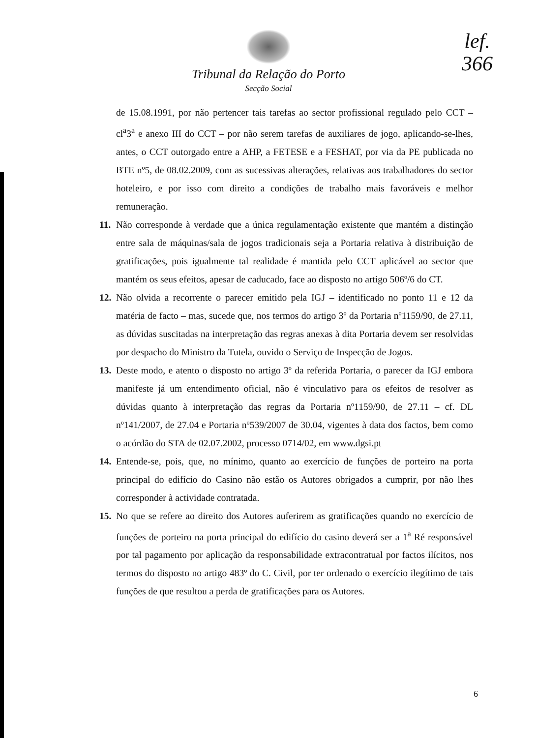lef.
366
Tribunal da Relação do Porto
Secção Social
de 15.08.1991, por não pertencer tais tarefas ao sector profissional regulado pelo CCT – cl<sup>a</sup>3<sup>a</sup> e anexo III do CCT – por não serem tarefas de auxiliares de jogo, aplicando-se-lhes, antes, o CCT outorgado entre a AHP, a FETESE e a FESHAT, por via da PE publicada no BTE nº5, de 08.02.2009, com as sucessivas alterações, relativas aos trabalhadores do sector hoteleiro, e por isso com direito a condições de trabalho mais favoráveis e melhor remuneração.
11. Não corresponde à verdade que a única regulamentação existente que mantém a distinção entre sala de máquinas/sala de jogos tradicionais seja a Portaria relativa à distribuição de gratificações, pois igualmente tal realidade é mantida pelo CCT aplicável ao sector que mantém os seus efeitos, apesar de caducado, face ao disposto no artigo 506º/6 do CT.
12. Não olvida a recorrente o parecer emitido pela IGJ – identificado no ponto 11 e 12 da matéria de facto – mas, sucede que, nos termos do artigo 3º da Portaria nº1159/90, de 27.11, as dúvidas suscitadas na interpretação das regras anexas à dita Portaria devem ser resolvidas por despacho do Ministro da Tutela, ouvido o Serviço de Inspecção de Jogos.
13. Deste modo, e atento o disposto no artigo 3º da referida Portaria, o parecer da IGJ embora manifeste já um entendimento oficial, não é vinculativo para os efeitos de resolver as dúvidas quanto à interpretação das regras da Portaria nº1159/90, de 27.11 – cf. DL nº141/2007, de 27.04 e Portaria nº539/2007 de 30.04, vigentes à data dos factos, bem como o acórdão do STA de 02.07.2002, processo 0714/02, em www.dgsi.pt
14. Entende-se, pois, que, no mínimo, quanto ao exercício de funções de porteiro na porta principal do edifício do Casino não estão os Autores obrigados a cumprir, por não lhes corresponder à actividade contratada.
15. No que se refere ao direito dos Autores auferirem as gratificações quando no exercício de funções de porteiro na porta principal do edifício do casino deverá ser a 1<sup>a</sup> Ré responsável por tal pagamento por aplicação da responsabilidade extracontratual por factos ilícitos, nos termos do disposto no artigo 483º do C. Civil, por ter ordenado o exercício ilegítimo de tais funções de que resultou a perda de gratificações para os Autores.
6